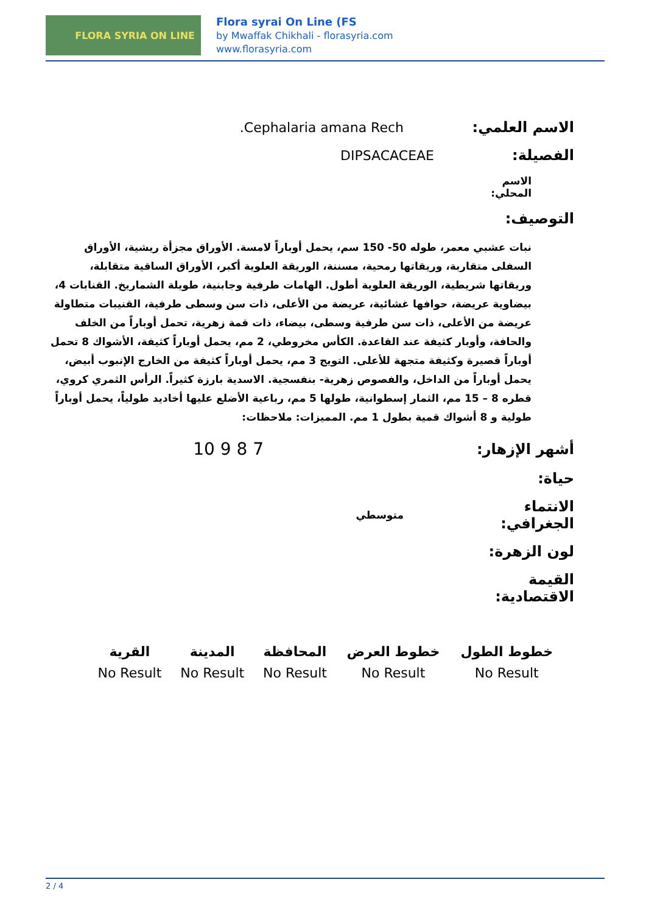FLORA SYRIA ON LINE
Flora syrai On Line (FS
by Mwaffak Chikhali - florasyria.com
www.florasyria.com
الاسم العلمي: Cephalaria amana Rech.
الفصيلة: DIPSACACEAE
الاسم المحلي:
التوصيف:
نبات عشبي معمر، طوله 50- 150 سم، يحمل أوباراً لامسة. الأوراق مجزأة ريشية، الأوراق السفلى متقاربة، وريقاتها رمحية، مسننة، الوريقة العلوية أكبر، الأوراق الساقية متقابلة، وريقاتها شريطية، الوريقة العلوية أطول. الهامات طرفية وجابنية، طويلة الشماريخ. القنابات 4، بيضاوية عريضة، حوافها غشائية، عريضة من الأعلى، ذات سن وسطى طرفية، القنيبات متطاولة عريضة من الأعلى، ذات سن طرفية وسطى، بيضاء، ذات قمة زهرية، تحمل أوباراً من الخلف والحافة، وأوبار كثيفة عند القاعدة. الكأس مخروطي، 2 مم، يحمل أوباراً كثيفة، الأشواك 8 تحمل أوباراً قصيرة وكثيفة متجهة للأعلى. التويج 3 مم، يحمل أوباراً كثيفة من الخارج الإنبوب أبيض، يحمل أوباراً من الداخل، والفصوص زهرية- بنفسجية. الاسدية بارزة كثيراً. الرأس الثمري كروي، قطره 8 – 15 مم، الثمار إسطوانية، طولها 5 مم، رباعية الأضلع عليها أخاديد طولياً، يحمل أوباراً طولية و 8 أشواك قمية بطول 1 مم. المميزات: ملاحظات:
أشهر الإزهار:
7 8 9 10
حياة:
الانتماء الجغرافي:
متوسطي
لون الزهرة:
القيمة الاقتصادية:
| خطوط الطول | خطوط العرض | المحافظة | المدينة | القرية |
| --- | --- | --- | --- | --- |
| No Result | No Result | No Result | No Result | No Result |
2 / 4